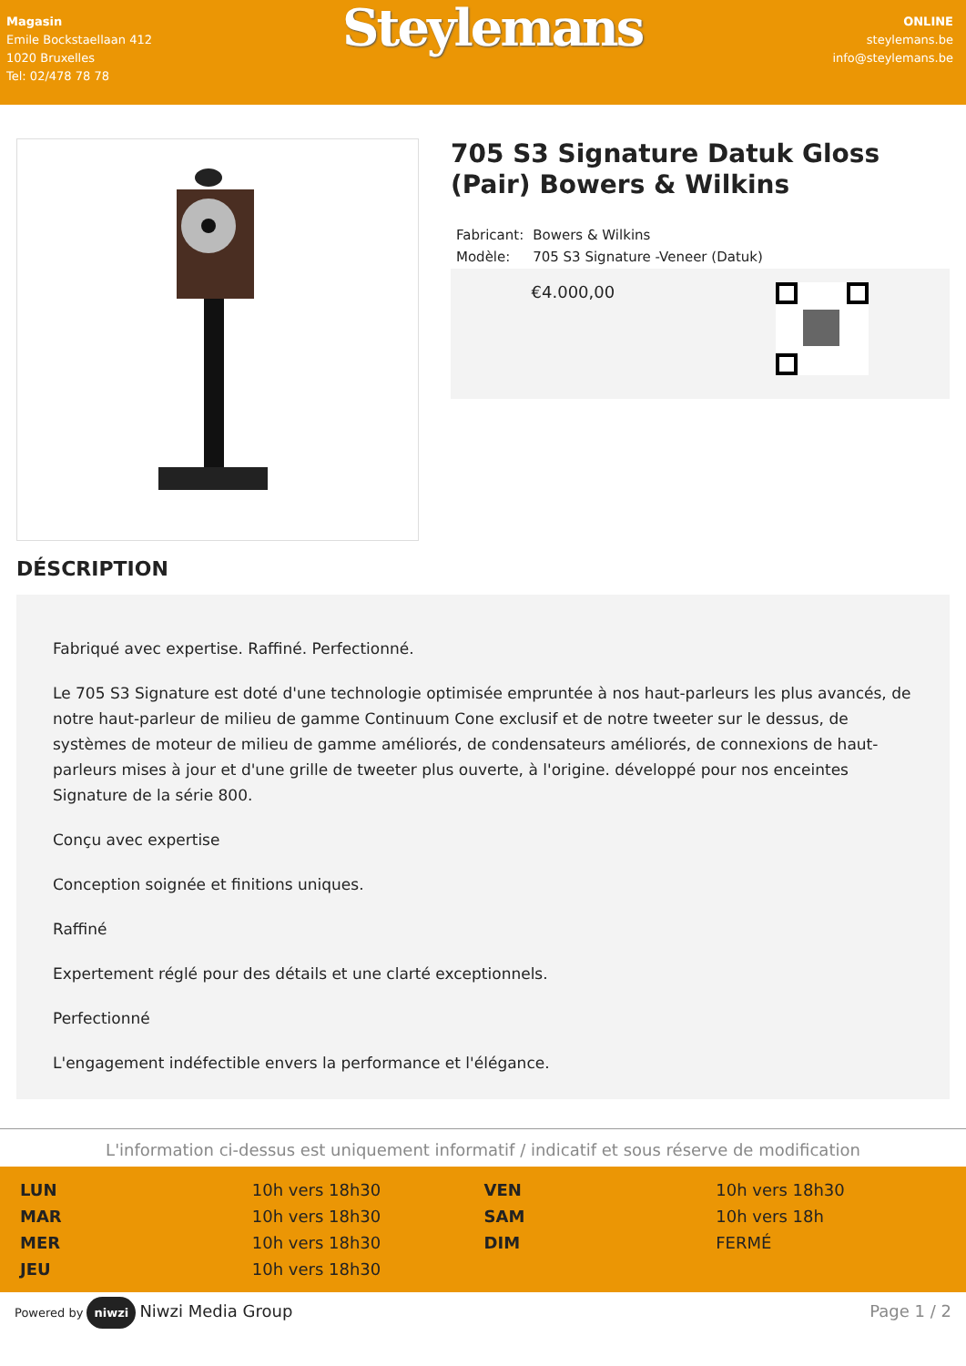Magasin
Emile Bockstaellaan 412
1020 Bruxelles
Tel: 02/478 78 78
Steylemans
ONLINE
steylemans.be
info@steylemans.be
705 S3 Signature Datuk Gloss (Pair) Bowers & Wilkins
| Fabricant: | Bowers & Wilkins |
| Modèle: | 705 S3 Signature -Veneer (Datuk) |
€4.000,00
DÉSCRIPTION
Fabriqué avec expertise. Raffiné. Perfectionné.
Le 705 S3 Signature est doté d'une technologie optimisée empruntée à nos haut-parleurs les plus avancés, de notre haut-parleur de milieu de gamme Continuum Cone exclusif et de notre tweeter sur le dessus, de systèmes de moteur de milieu de gamme améliorés, de condensateurs améliorés, de connexions de haut-parleurs mises à jour et d'une grille de tweeter plus ouverte, à l'origine. développé pour nos enceintes Signature de la série 800.
Conçu avec expertise
Conception soignée et finitions uniques.
Raffiné
Expertement réglé pour des détails et une clarté exceptionnels.
Perfectionné
L'engagement indéfectible envers la performance et l'élégance.
L'information ci-dessus est uniquement informatif / indicatif et sous réserve de modification
| LUN | 10h vers 18h30 | VEN | 10h vers 18h30 |
| MAR | 10h vers 18h30 | SAM | 10h vers 18h |
| MER | 10h vers 18h30 | DIM | FERMÉ |
| JEU | 10h vers 18h30 | | |
Powered by niwzi Niwzi Media Group
Page 1 / 2